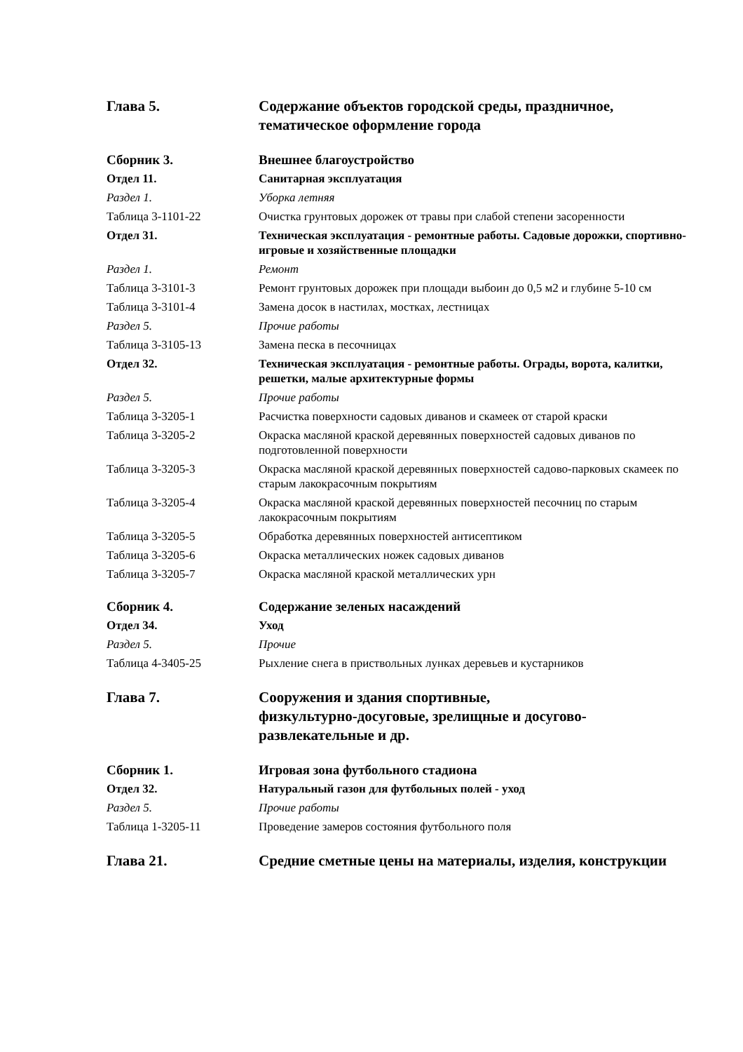| Глава 5. | Содержание объектов городской среды, праздничное, тематическое оформление города |
| Сборник 3. | Внешнее благоустройство |
| Отдел 11. | Санитарная эксплуатация |
| Раздел 1. | Уборка летняя |
| Таблица 3-1101-22 | Очистка грунтовых дорожек от травы при слабой степени засоренности |
| Отдел 31. | Техническая эксплуатация - ремонтные работы. Садовые дорожки, спортивно-игровые и хозяйственные площадки |
| Раздел 1. | Ремонт |
| Таблица 3-3101-3 | Ремонт грунтовых дорожек при площади выбоин до 0,5 м2 и глубине 5-10 см |
| Таблица 3-3101-4 | Замена досок в настилах, мостках, лестницах |
| Раздел 5. | Прочие работы |
| Таблица 3-3105-13 | Замена песка в песочницах |
| Отдел 32. | Техническая эксплуатация - ремонтные работы. Ограды, ворота, калитки, решетки, малые архитектурные формы |
| Раздел 5. | Прочие работы |
| Таблица 3-3205-1 | Расчистка поверхности садовых диванов и скамеек от старой краски |
| Таблица 3-3205-2 | Окраска масляной краской деревянных поверхностей садовых диванов по подготовленной поверхности |
| Таблица 3-3205-3 | Окраска масляной краской деревянных поверхностей садово-парковых скамеек по старым лакокрасочным покрытиям |
| Таблица 3-3205-4 | Окраска масляной краской деревянных поверхностей песочниц по старым лакокрасочным покрытиям |
| Таблица 3-3205-5 | Обработка деревянных поверхностей антисептиком |
| Таблица 3-3205-6 | Окраска металлических ножек садовых диванов |
| Таблица 3-3205-7 | Окраска масляной краской металлических урн |
| Сборник 4. | Содержание зеленых насаждений |
| Отдел 34. | Уход |
| Раздел 5. | Прочие |
| Таблица 4-3405-25 | Рыхление снега в приствольных лунках деревьев и кустарников |
| Глава 7. | Сооружения и здания спортивные, физкультурно-досуговые, зрелищные и досугово-развлекательные и др. |
| Сборник 1. | Игровая зона футбольного стадиона |
| Отдел 32. | Натуральный газон для футбольных полей - уход |
| Раздел 5. | Прочие работы |
| Таблица 1-3205-11 | Проведение замеров состояния футбольного поля |
| Глава 21. | Средние сметные цены на материалы, изделия, конструкции |